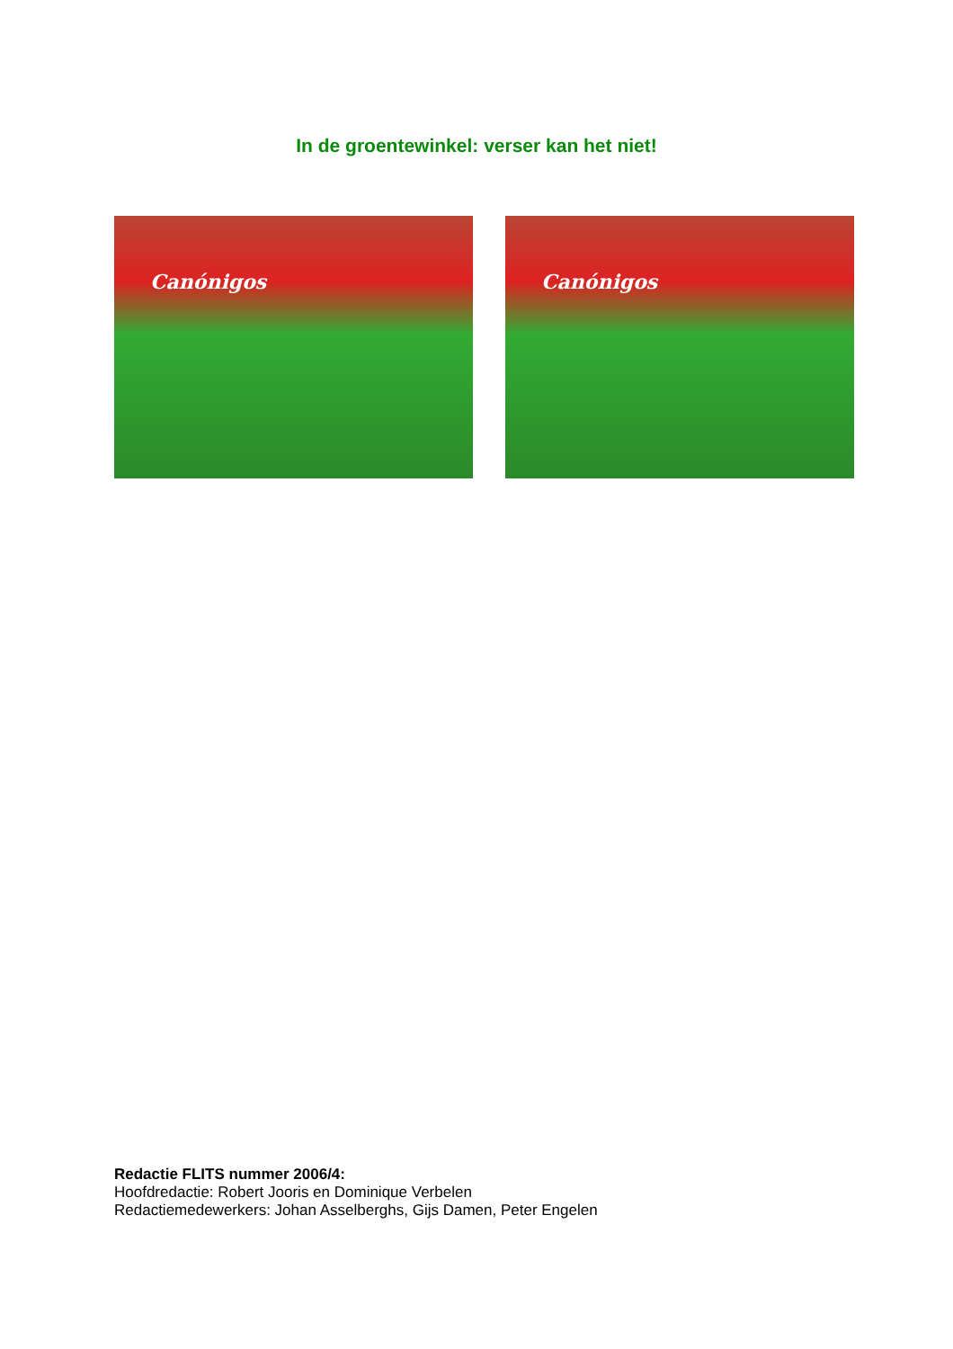In de groentewinkel: verser kan het niet!
Canónigos
Canónigos
Redactie FLITS nummer 2006/4:
Hoofdredactie: Robert Jooris en Dominique Verbelen
Redactiemedewerkers: Johan Asselberghs, Gijs Damen, Peter Engelen